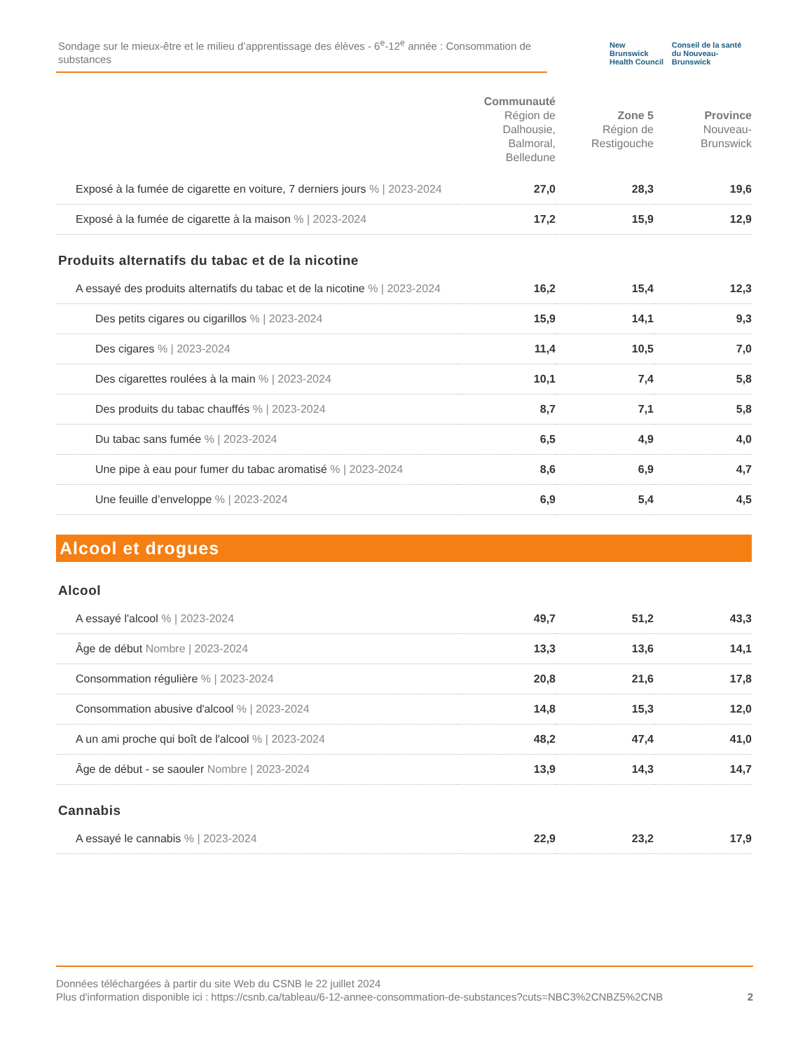Sondage sur le mieux-être et le milieu d’apprentissage des élèves - 6<sup>e</sup>-12<sup>e</sup> année : Consommation de substances
New Brunswick
Health Council
Conseil de la santé
du Nouveau-Brunswick
| | Communauté Région de Dalhousie, Balmoral, Belledune | Zone 5 Région de Restigouche | Province Nouveau-Brunswick |
| --- | --- | --- | --- |
| Exposé à la fumée de cigarette en voiture, 7 derniers jours % / 2023-2024 | 27,0 | 28,3 | 19,6 |
| Exposé à la fumée de cigarette à la maison % / 2023-2024 | 17,2 | 15,9 | 12,9 |
Produits alternatifs du tabac et de la nicotine
| A essayé des produits alternatifs du tabac et de la nicotine % / 2023-2024 | 16,2 | 15,4 | 12,3 |
| Des petits cigares ou cigarillos % / 2023-2024 | 15,9 | 14,1 | 9,3 |
| Des cigares % / 2023-2024 | 11,4 | 10,5 | 7,0 |
| Des cigarettes roulées à la main % / 2023-2024 | 10,1 | 7,4 | 5,8 |
| Des produits du tabac chauffés % / 2023-2024 | 8,7 | 7,1 | 5,8 |
| Du tabac sans fumée % / 2023-2024 | 6,5 | 4,9 | 4,0 |
| Une pipe à eau pour fumer du tabac aromatisé % / 2023-2024 | 8,6 | 6,9 | 4,7 |
| Une feuille d’enveloppe % / 2023-2024 | 6,9 | 5,4 | 4,5 |
Alcool et drogues
Alcool
| A essayé l'alcool % / 2023-2024 | 49,7 | 51,2 | 43,3 |
| Âge de début Nombre / 2023-2024 | 13,3 | 13,6 | 14,1 |
| Consommation régulière % / 2023-2024 | 20,8 | 21,6 | 17,8 |
| Consommation abusive d'alcool % / 2023-2024 | 14,8 | 15,3 | 12,0 |
| A un ami proche qui boît de l'alcool % / 2023-2024 | 48,2 | 47,4 | 41,0 |
| Âge de début - se saouler Nombre / 2023-2024 | 13,9 | 14,3 | 14,7 |
Cannabis
| A essayé le cannabis % / 2023-2024 | 22,9 | 23,2 | 17,9 |
Données téléchargées à partir du site Web du CSNB le 22 juillet 2024
Plus d'information disponible ici : https://csnb.ca/tableau/6-12-annee-consommation-de-substances?cuts=NBC3%2CNBZ5%2CNB
2